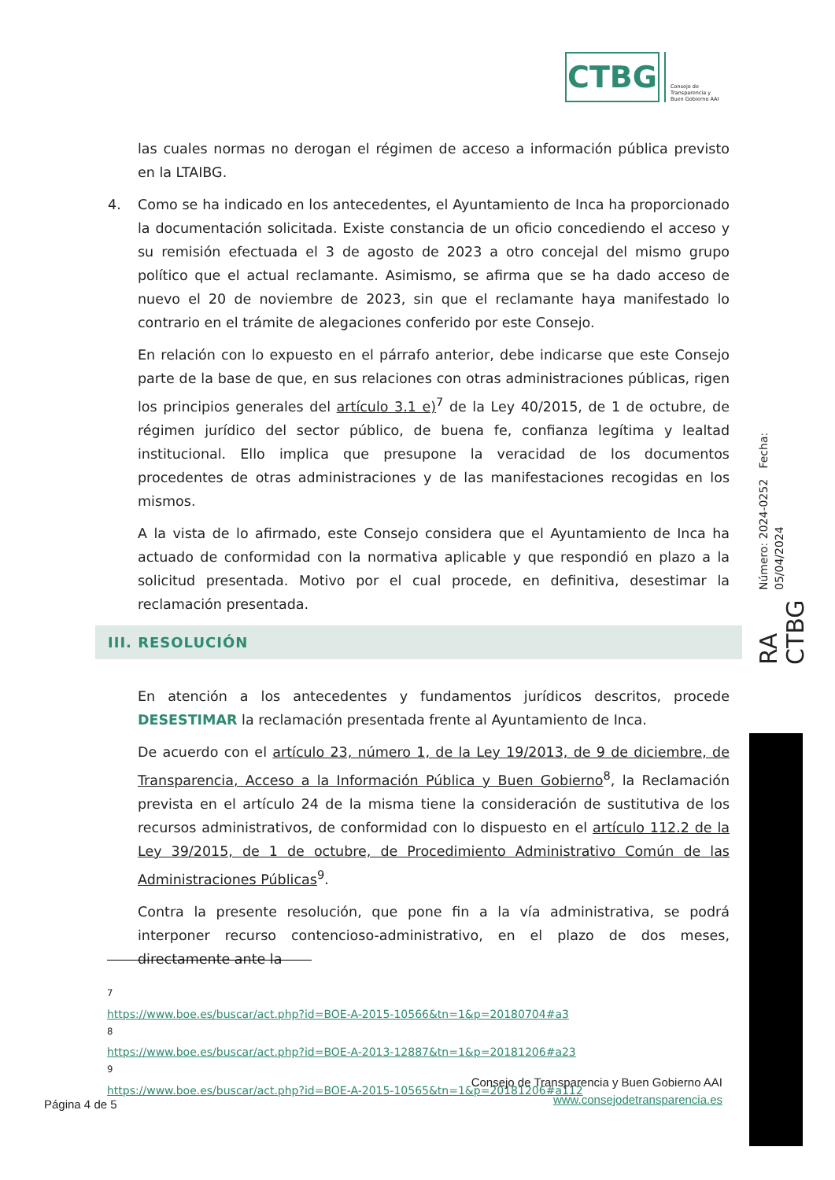CTBG
Consejo de
Transparencia y
Buen Gobierno AAI
las cuales normas no derogan el régimen de acceso a información pública previsto en la LTAIBG.
4. Como se ha indicado en los antecedentes, el Ayuntamiento de Inca ha proporcionado la documentación solicitada. Existe constancia de un oficio concediendo el acceso y su remisión efectuada el 3 de agosto de 2023 a otro concejal del mismo grupo político que el actual reclamante. Asimismo, se afirma que se ha dado acceso de nuevo el 20 de noviembre de 2023, sin que el reclamante haya manifestado lo contrario en el trámite de alegaciones conferido por este Consejo.
En relación con lo expuesto en el párrafo anterior, debe indicarse que este Consejo parte de la base de que, en sus relaciones con otras administraciones públicas, rigen los principios generales del artículo 3.1 e)<sup>7</sup> de la Ley 40/2015, de 1 de octubre, de régimen jurídico del sector público, de buena fe, confianza legítima y lealtad institucional. Ello implica que presupone la veracidad de los documentos procedentes de otras administraciones y de las manifestaciones recogidas en los mismos.
A la vista de lo afirmado, este Consejo considera que el Ayuntamiento de Inca ha actuado de conformidad con la normativa aplicable y que respondió en plazo a la solicitud presentada. Motivo por el cual procede, en definitiva, desestimar la reclamación presentada.
III. RESOLUCIÓN
En atención a los antecedentes y fundamentos jurídicos descritos, procede DESESTIMAR la reclamación presentada frente al Ayuntamiento de Inca.
De acuerdo con el artículo 23, número 1, de la Ley 19/2013, de 9 de diciembre, de Transparencia, Acceso a la Información Pública y Buen Gobierno<sup>8</sup>, la Reclamación prevista en el artículo 24 de la misma tiene la consideración de sustitutiva de los recursos administrativos, de conformidad con lo dispuesto en el artículo 112.2 de la Ley 39/2015, de 1 de octubre, de Procedimiento Administrativo Común de las Administraciones Públicas<sup>9</sup>.
Contra la presente resolución, que pone fin a la vía administrativa, se podrá interponer recurso contencioso-administrativo, en el plazo de dos meses, directamente ante la
<sup>7</sup> https://www.boe.es/buscar/act.php?id=BOE-A-2015-10566&tn=1&p=20180704#a3
<sup>8</sup> https://www.boe.es/buscar/act.php?id=BOE-A-2013-12887&tn=1&p=20181206#a23
<sup>9</sup> https://www.boe.es/buscar/act.php?id=BOE-A-2015-10565&tn=1&p=20181206#a112
Consejo de Transparencia y Buen Gobierno AAI
www.consejodetransparencia.es
Página 4 de 5
RA CTBG
Número: 2024-0252 Fecha: 05/04/2024